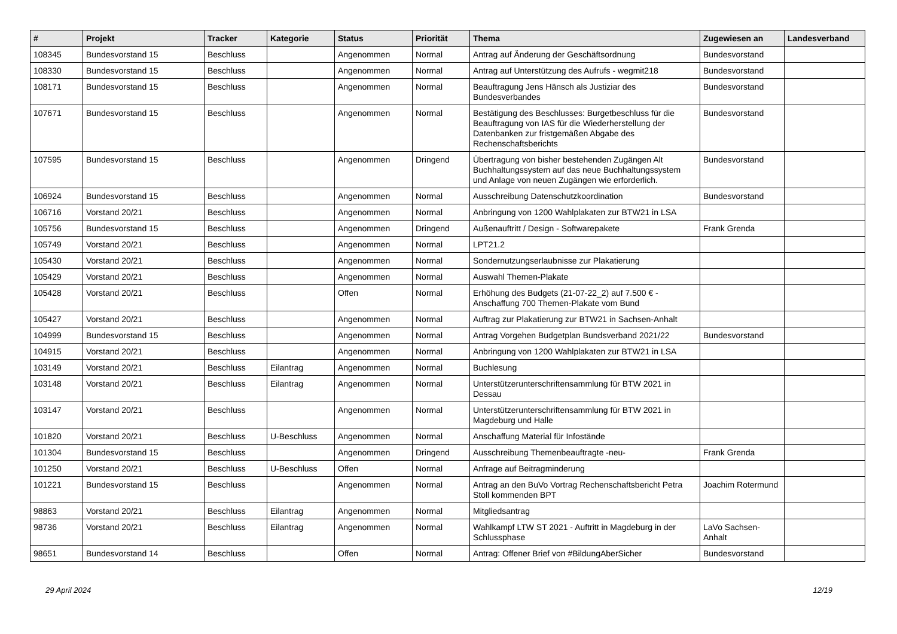| # | Projekt | Tracker | Kategorie | Status | Priorität | Thema | Zugewiesen an | Landesverband |
| --- | --- | --- | --- | --- | --- | --- | --- | --- |
| 108345 | Bundesvorstand 15 | Beschluss | | Angenommen | Normal | Antrag auf Änderung der Geschäftsordnung | Bundesvorstand | |
| 108330 | Bundesvorstand 15 | Beschluss | | Angenommen | Normal | Antrag auf Unterstützung des Aufrufs - wegmit218 | Bundesvorstand | |
| 108171 | Bundesvorstand 15 | Beschluss | | Angenommen | Normal | Beauftragung Jens Hänsch als Justiziar des Bundesverbandes | Bundesvorstand | |
| 107671 | Bundesvorstand 15 | Beschluss | | Angenommen | Normal | Bestätigung des Beschlusses: Burgetbeschluss für die Beauftragung von IAS für die Wiederherstellung der Datenbanken zur fristgemäßen Abgabe des Rechenschaftsberichts | Bundesvorstand | |
| 107595 | Bundesvorstand 15 | Beschluss | | Angenommen | Dringend | Übertragung von bisher bestehenden Zugängen Alt Buchhaltungssystem auf das neue Buchhaltungssystem und Anlage von neuen Zugängen wie erforderlich. | Bundesvorstand | |
| 106924 | Bundesvorstand 15 | Beschluss | | Angenommen | Normal | Ausschreibung Datenschutzkoordination | Bundesvorstand | |
| 106716 | Vorstand 20/21 | Beschluss | | Angenommen | Normal | Anbringung von 1200 Wahlplakaten zur BTW21 in LSA | | |
| 105756 | Bundesvorstand 15 | Beschluss | | Angenommen | Dringend | Außenauftritt / Design - Softwarepakete | Frank Grenda | |
| 105749 | Vorstand 20/21 | Beschluss | | Angenommen | Normal | LPT21.2 | | |
| 105430 | Vorstand 20/21 | Beschluss | | Angenommen | Normal | Sondernutzungserlaubnisse zur Plakatierung | | |
| 105429 | Vorstand 20/21 | Beschluss | | Angenommen | Normal | Auswahl Themen-Plakate | | |
| 105428 | Vorstand 20/21 | Beschluss | | Offen | Normal | Erhöhung des Budgets (21-07-22_2) auf 7.500 € - Anschaffung 700 Themen-Plakate vom Bund | | |
| 105427 | Vorstand 20/21 | Beschluss | | Angenommen | Normal | Auftrag zur Plakatierung zur BTW21 in Sachsen-Anhalt | | |
| 104999 | Bundesvorstand 15 | Beschluss | | Angenommen | Normal | Antrag Vorgehen Budgetplan Bundsverband 2021/22 | Bundesvorstand | |
| 104915 | Vorstand 20/21 | Beschluss | | Angenommen | Normal | Anbringung von 1200 Wahlplakaten zur BTW21 in LSA | | |
| 103149 | Vorstand 20/21 | Beschluss | Eilantrag | Angenommen | Normal | Buchlesung | | |
| 103148 | Vorstand 20/21 | Beschluss | Eilantrag | Angenommen | Normal | Unterstützerunterschriftensammlung für BTW 2021 in Dessau | | |
| 103147 | Vorstand 20/21 | Beschluss | | Angenommen | Normal | Unterstützerunterschriftensammlung für BTW 2021 in Magdeburg und Halle | | |
| 101820 | Vorstand 20/21 | Beschluss | U-Beschluss | Angenommen | Normal | Anschaffung Material für Infostände | | |
| 101304 | Bundesvorstand 15 | Beschluss | | Angenommen | Dringend | Ausschreibung Themenbeauftragte -neu- | Frank Grenda | |
| 101250 | Vorstand 20/21 | Beschluss | U-Beschluss | Offen | Normal | Anfrage auf Beitragminderung | | |
| 101221 | Bundesvorstand 15 | Beschluss | | Angenommen | Normal | Antrag an den BuVo Vortrag Rechenschaftsbericht Petra Stoll kommenden BPT | Joachim Rotermund | |
| 98863 | Vorstand 20/21 | Beschluss | Eilantrag | Angenommen | Normal | Mitgliedsantrag | | |
| 98736 | Vorstand 20/21 | Beschluss | Eilantrag | Angenommen | Normal | Wahlkampf LTW ST 2021 - Auftritt in Magdeburg in der Schlussphase | LaVo Sachsen-Anhalt | |
| 98651 | Bundesvorstand 14 | Beschluss | | Offen | Normal | Antrag: Offener Brief von #BildungAberSicher | Bundesvorstand | |
29 April 2024 12/19